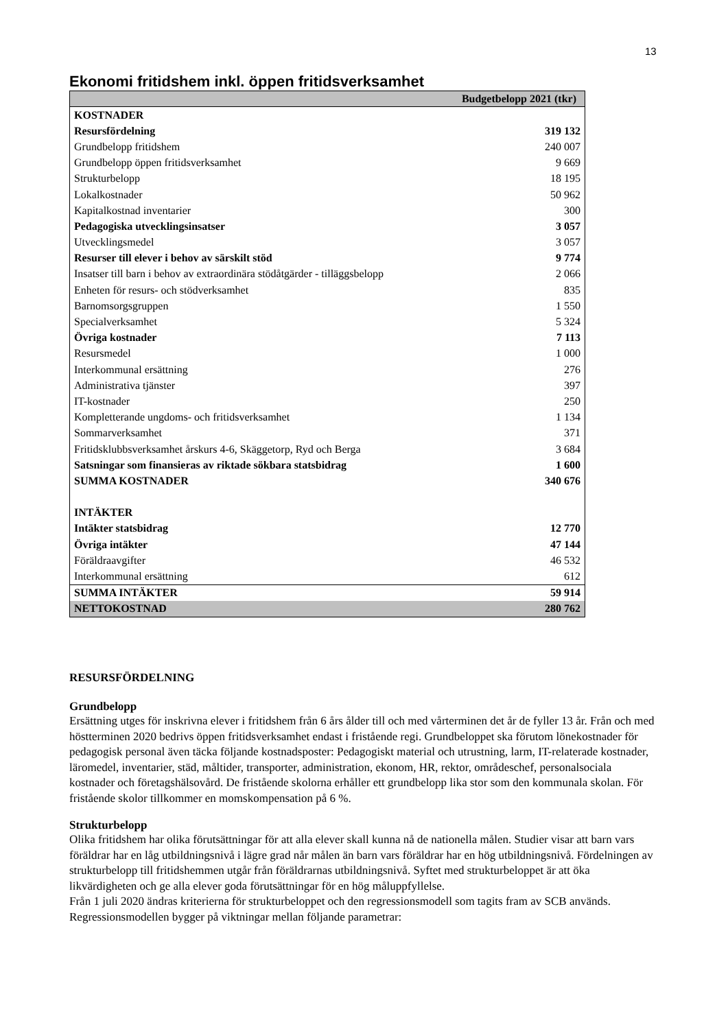13
Ekonomi fritidshem inkl. öppen fritidsverksamhet
| Budgetbelopp 2021 (tkr) | |
| --- | --- |
| KOSTNADER | |
| Resursfördelning | 319 132 |
| Grundbelopp fritidshem | 240 007 |
| Grundbelopp öppen fritidsverksamhet | 9 669 |
| Strukturbelopp | 18 195 |
| Lokalkostnader | 50 962 |
| Kapitalkostnad inventarier | 300 |
| Pedagogiska utvecklingsinsatser | 3 057 |
| Utvecklingsmedel | 3 057 |
| Resurser till elever i behov av särskilt stöd | 9 774 |
| Insatser till barn i behov av extraordinära stödåtgärder - tilläggsbelopp | 2 066 |
| Enheten för resurs- och stödverksamhet | 835 |
| Barnomsorgsgruppen | 1 550 |
| Specialverksamhet | 5 324 |
| Övriga kostnader | 7 113 |
| Resursmedel | 1 000 |
| Interkommunal ersättning | 276 |
| Administrativa tjänster | 397 |
| IT-kostnader | 250 |
| Kompletterande ungdoms- och fritidsverksamhet | 1 134 |
| Sommarverksamhet | 371 |
| Fritidsklubbsverksamhet årskurs 4-6, Skäggetorp, Ryd och Berga | 3 684 |
| Satsningar som finansieras av riktade sökbara statsbidrag | 1 600 |
| SUMMA KOSTNADER | 340 676 |
| INTÄKTER | |
| Intäkter statsbidrag | 12 770 |
| Övriga intäkter | 47 144 |
| Föräldraavgifter | 46 532 |
| Interkommunal ersättning | 612 |
| SUMMA INTÄKTER | 59 914 |
| NETTOKOSTNAD | 280 762 |
RESURSFÖRDELNING
Grundbelopp
Ersättning utges för inskrivna elever i fritidshem från 6 års ålder till och med vårterminen det år de fyller 13 år. Från och med höstterminen 2020 bedrivs öppen fritidsverksamhet endast i fristående regi. Grundbeloppet ska förutom lönekostnader för pedagogisk personal även täcka följande kostnadsposter: Pedagogiskt material och utrustning, larm, IT-relaterade kostnader, läromedel, inventarier, städ, måltider, transporter, administration, ekonom, HR, rektor, områdeschef, personalsociala kostnader och företagshälsovård. De fristående skolorna erhåller ett grundbelopp lika stor som den kommunala skolan. För fristående skolor tillkommer en momskompensation på 6 %.
Strukturbelopp
Olika fritidshem har olika förutsättningar för att alla elever skall kunna nå de nationella målen. Studier visar att barn vars föräldrar har en låg utbildningsnivå i lägre grad når målen än barn vars föräldrar har en hög utbildningsnivå. Fördelningen av strukturbelopp till fritidshemmen utgår från föräldrarnas utbildningsnivå. Syftet med strukturbeloppet är att öka likvärdigheten och ge alla elever goda förutsättningar för en hög måluppfyllelse.
Från 1 juli 2020 ändras kriterierna för strukturbeloppet och den regressionsmodell som tagits fram av SCB används. Regressionsmodellen bygger på viktningar mellan följande parametrar: